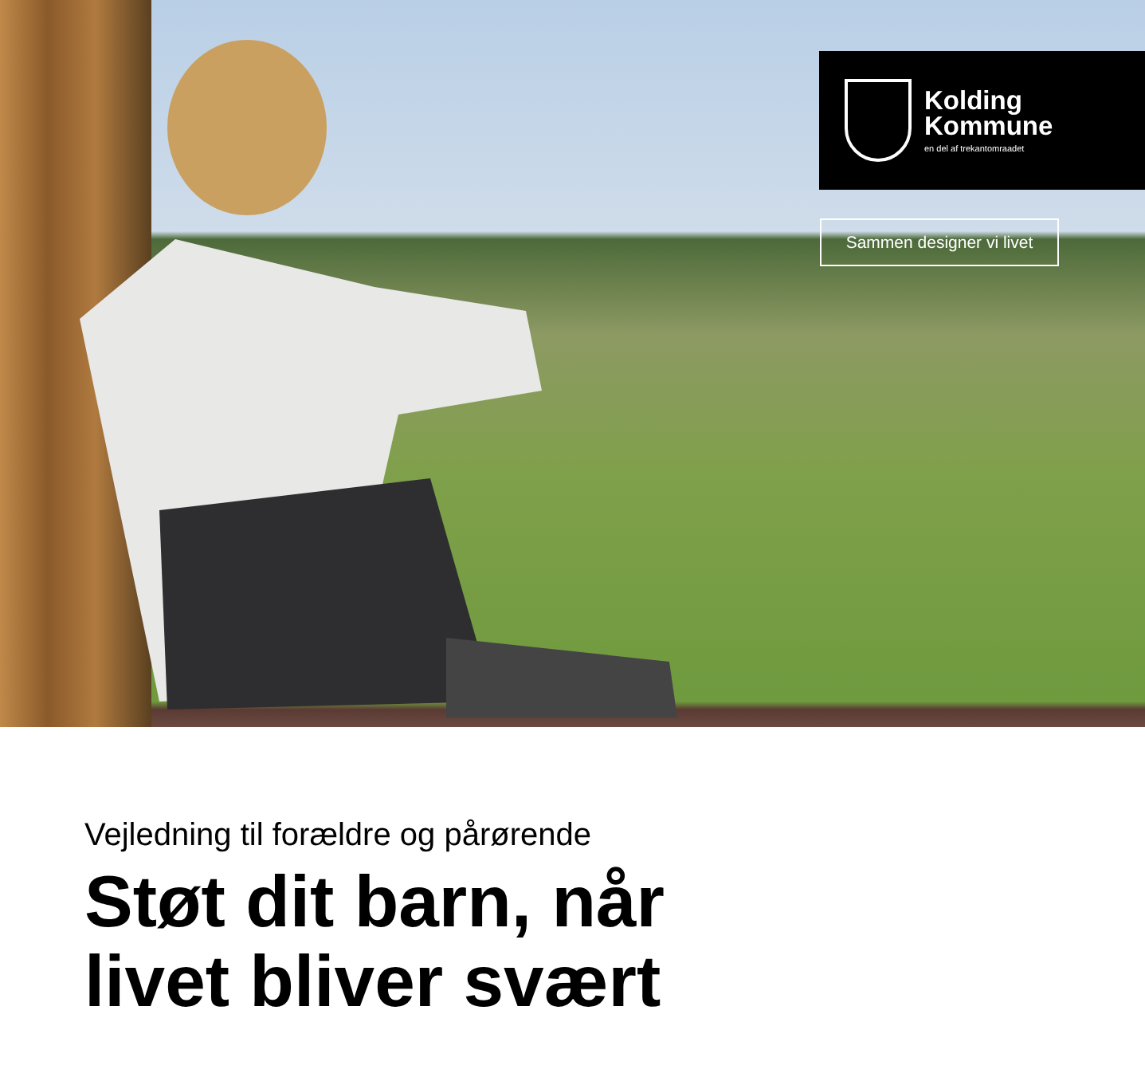Kolding
Kommune
en del af trekantomraadet
Sammen designer vi livet
Vejledning til forældre og pårørende
Støt dit barn, når
livet bliver svært